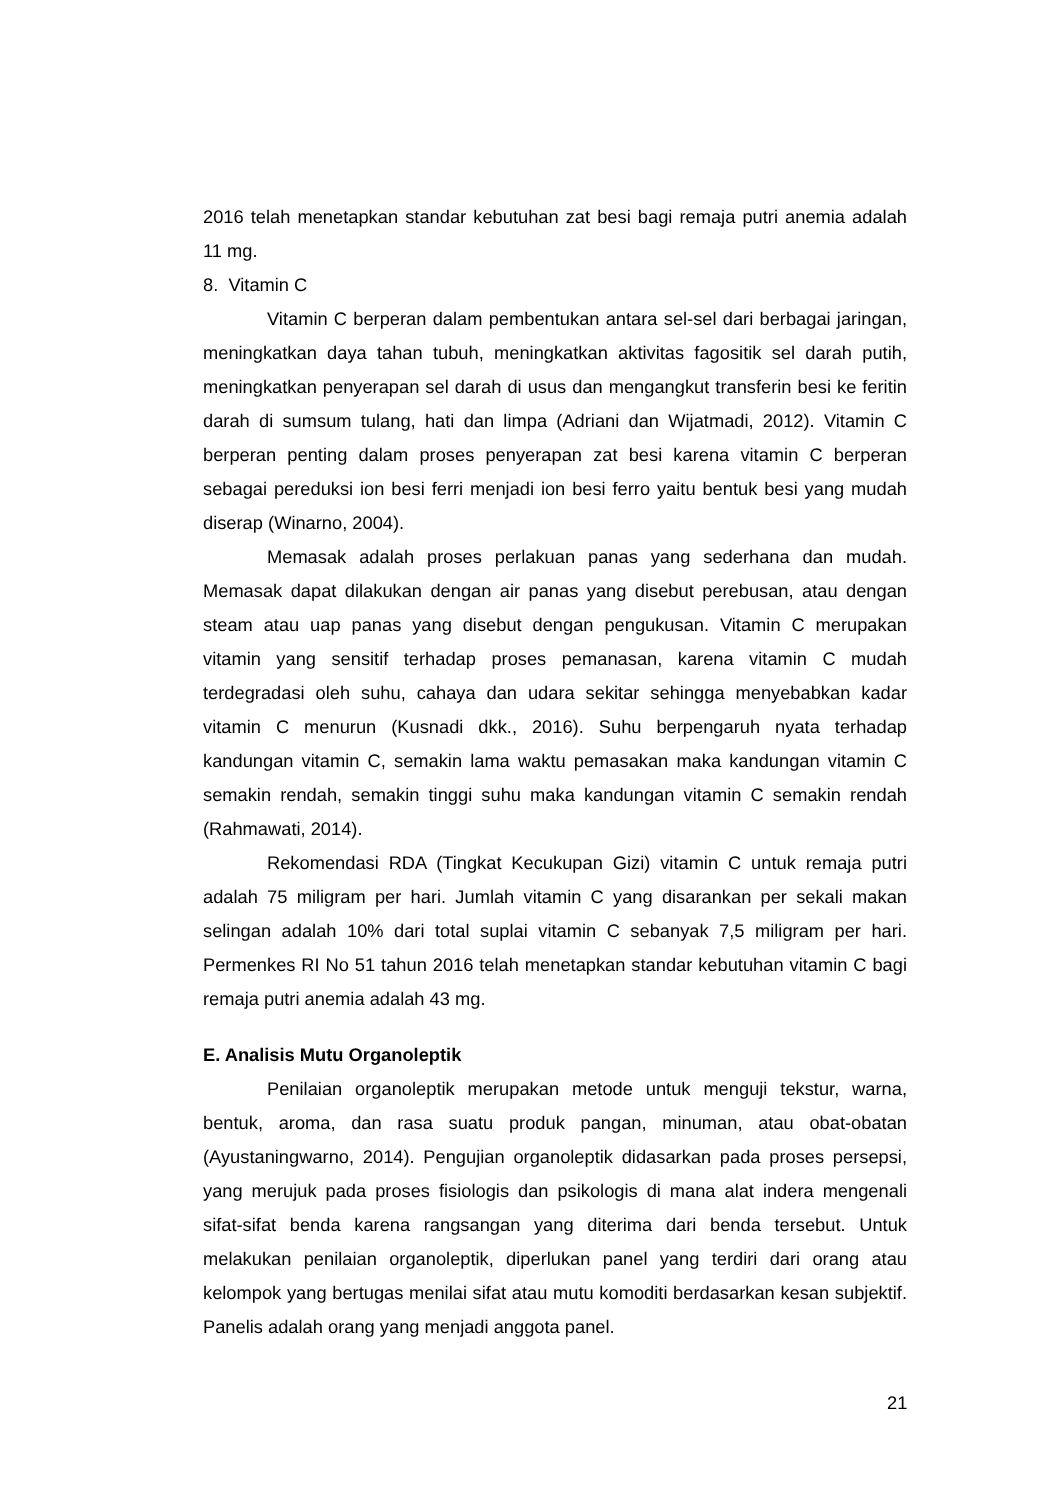2016 telah menetapkan standar kebutuhan zat besi bagi remaja putri anemia adalah 11 mg.
8. Vitamin C
Vitamin C berperan dalam pembentukan antara sel-sel dari berbagai jaringan, meningkatkan daya tahan tubuh, meningkatkan aktivitas fagositik sel darah putih, meningkatkan penyerapan sel darah di usus dan mengangkut transferin besi ke feritin darah di sumsum tulang, hati dan limpa (Adriani dan Wijatmadi, 2012). Vitamin C berperan penting dalam proses penyerapan zat besi karena vitamin C berperan sebagai pereduksi ion besi ferri menjadi ion besi ferro yaitu bentuk besi yang mudah diserap (Winarno, 2004).
Memasak adalah proses perlakuan panas yang sederhana dan mudah. Memasak dapat dilakukan dengan air panas yang disebut perebusan, atau dengan steam atau uap panas yang disebut dengan pengukusan. Vitamin C merupakan vitamin yang sensitif terhadap proses pemanasan, karena vitamin C mudah terdegradasi oleh suhu, cahaya dan udara sekitar sehingga menyebabkan kadar vitamin C menurun (Kusnadi dkk., 2016). Suhu berpengaruh nyata terhadap kandungan vitamin C, semakin lama waktu pemasakan maka kandungan vitamin C semakin rendah, semakin tinggi suhu maka kandungan vitamin C semakin rendah (Rahmawati, 2014).
Rekomendasi RDA (Tingkat Kecukupan Gizi) vitamin C untuk remaja putri adalah 75 miligram per hari. Jumlah vitamin C yang disarankan per sekali makan selingan adalah 10% dari total suplai vitamin C sebanyak 7,5 miligram per hari. Permenkes RI No 51 tahun 2016 telah menetapkan standar kebutuhan vitamin C bagi remaja putri anemia adalah 43 mg.
E. Analisis Mutu Organoleptik
Penilaian organoleptik merupakan metode untuk menguji tekstur, warna, bentuk, aroma, dan rasa suatu produk pangan, minuman, atau obat-obatan (Ayustaningwarno, 2014). Pengujian organoleptik didasarkan pada proses persepsi, yang merujuk pada proses fisiologis dan psikologis di mana alat indera mengenali sifat-sifat benda karena rangsangan yang diterima dari benda tersebut. Untuk melakukan penilaian organoleptik, diperlukan panel yang terdiri dari orang atau kelompok yang bertugas menilai sifat atau mutu komoditi berdasarkan kesan subjektif. Panelis adalah orang yang menjadi anggota panel.
21